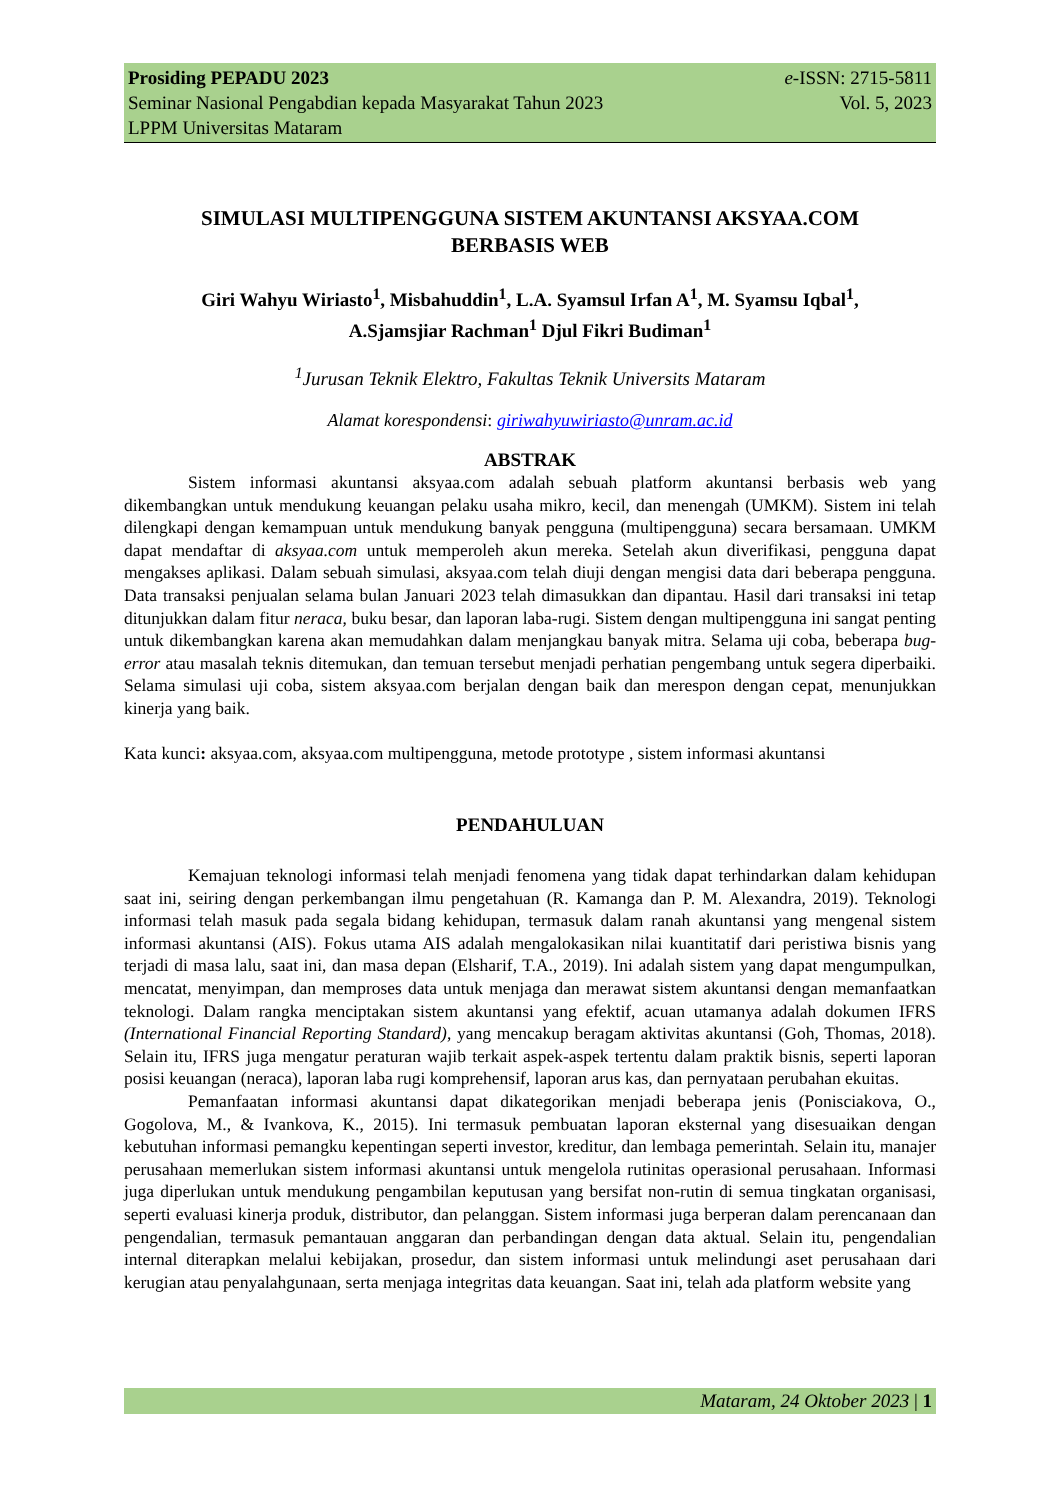Prosiding PEPADU 2023
Seminar Nasional Pengabdian kepada Masyarakat Tahun 2023
LPPM Universitas Mataram
e-ISSN: 2715-5811
Vol. 5, 2023
SIMULASI MULTIPENGGUNA SISTEM AKUNTANSI AKSYAA.COM
BERBASIS WEB
Giri Wahyu Wiriasto<sup>1</sup>, Misbahuddin<sup>1</sup>, L.A. Syamsul Irfan A<sup>1</sup>, M. Syamsu Iqbal<sup>1</sup>,
A.Sjamsjiar Rachman<sup>1</sup> Djul Fikri Budiman<sup>1</sup>
<sup>1</sup> Jurusan Teknik Elektro, Fakultas Teknik Universits Mataram
Alamat korespondensi: giriwahyuwiriasto@unram.ac.id
ABSTRAK
Sistem informasi akuntansi aksyaa.com adalah sebuah platform akuntansi berbasis web yang dikembangkan untuk mendukung keuangan pelaku usaha mikro, kecil, dan menengah (UMKM). Sistem ini telah dilengkapi dengan kemampuan untuk mendukung banyak pengguna (multipengguna) secara bersamaan. UMKM dapat mendaftar di aksyaa.com untuk memperoleh akun mereka. Setelah akun diverifikasi, pengguna dapat mengakses aplikasi. Dalam sebuah simulasi, aksyaa.com telah diuji dengan mengisi data dari beberapa pengguna. Data transaksi penjualan selama bulan Januari 2023 telah dimasukkan dan dipantau. Hasil dari transaksi ini tetap ditunjukkan dalam fitur neraca, buku besar, dan laporan laba-rugi. Sistem dengan multipengguna ini sangat penting untuk dikembangkan karena akan memudahkan dalam menjangkau banyak mitra. Selama uji coba, beberapa bug-error atau masalah teknis ditemukan, dan temuan tersebut menjadi perhatian pengembang untuk segera diperbaiki. Selama simulasi uji coba, sistem aksyaa.com berjalan dengan baik dan merespon dengan cepat, menunjukkan kinerja yang baik.
Kata kunci: aksyaa.com, aksyaa.com multipengguna, metode prototype , sistem informasi akuntansi
PENDAHULUAN
Kemajuan teknologi informasi telah menjadi fenomena yang tidak dapat terhindarkan dalam kehidupan saat ini, seiring dengan perkembangan ilmu pengetahuan (R. Kamanga dan P. M. Alexandra, 2019). Teknologi informasi telah masuk pada segala bidang kehidupan, termasuk dalam ranah akuntansi yang mengenal sistem informasi akuntansi (AIS). Fokus utama AIS adalah mengalokasikan nilai kuantitatif dari peristiwa bisnis yang terjadi di masa lalu, saat ini, dan masa depan (Elsharif, T.A., 2019). Ini adalah sistem yang dapat mengumpulkan, mencatat, menyimpan, dan memproses data untuk menjaga dan merawat sistem akuntansi dengan memanfaatkan teknologi. Dalam rangka menciptakan sistem akuntansi yang efektif, acuan utamanya adalah dokumen IFRS (International Financial Reporting Standard), yang mencakup beragam aktivitas akuntansi (Goh, Thomas, 2018). Selain itu, IFRS juga mengatur peraturan wajib terkait aspek-aspek tertentu dalam praktik bisnis, seperti laporan posisi keuangan (neraca), laporan laba rugi komprehensif, laporan arus kas, dan pernyataan perubahan ekuitas.
Pemanfaatan informasi akuntansi dapat dikategorikan menjadi beberapa jenis (Ponisciakova, O., Gogolova, M., & Ivankova, K., 2015). Ini termasuk pembuatan laporan eksternal yang disesuaikan dengan kebutuhan informasi pemangku kepentingan seperti investor, kreditur, dan lembaga pemerintah. Selain itu, manajer perusahaan memerlukan sistem informasi akuntansi untuk mengelola rutinitas operasional perusahaan. Informasi juga diperlukan untuk mendukung pengambilan keputusan yang bersifat non-rutin di semua tingkatan organisasi, seperti evaluasi kinerja produk, distributor, dan pelanggan. Sistem informasi juga berperan dalam perencanaan dan pengendalian, termasuk pemantauan anggaran dan perbandingan dengan data aktual. Selain itu, pengendalian internal diterapkan melalui kebijakan, prosedur, dan sistem informasi untuk melindungi aset perusahaan dari kerugian atau penyalahgunaan, serta menjaga integritas data keuangan. Saat ini, telah ada platform website yang
Mataram, 24 Oktober 2023 | 1